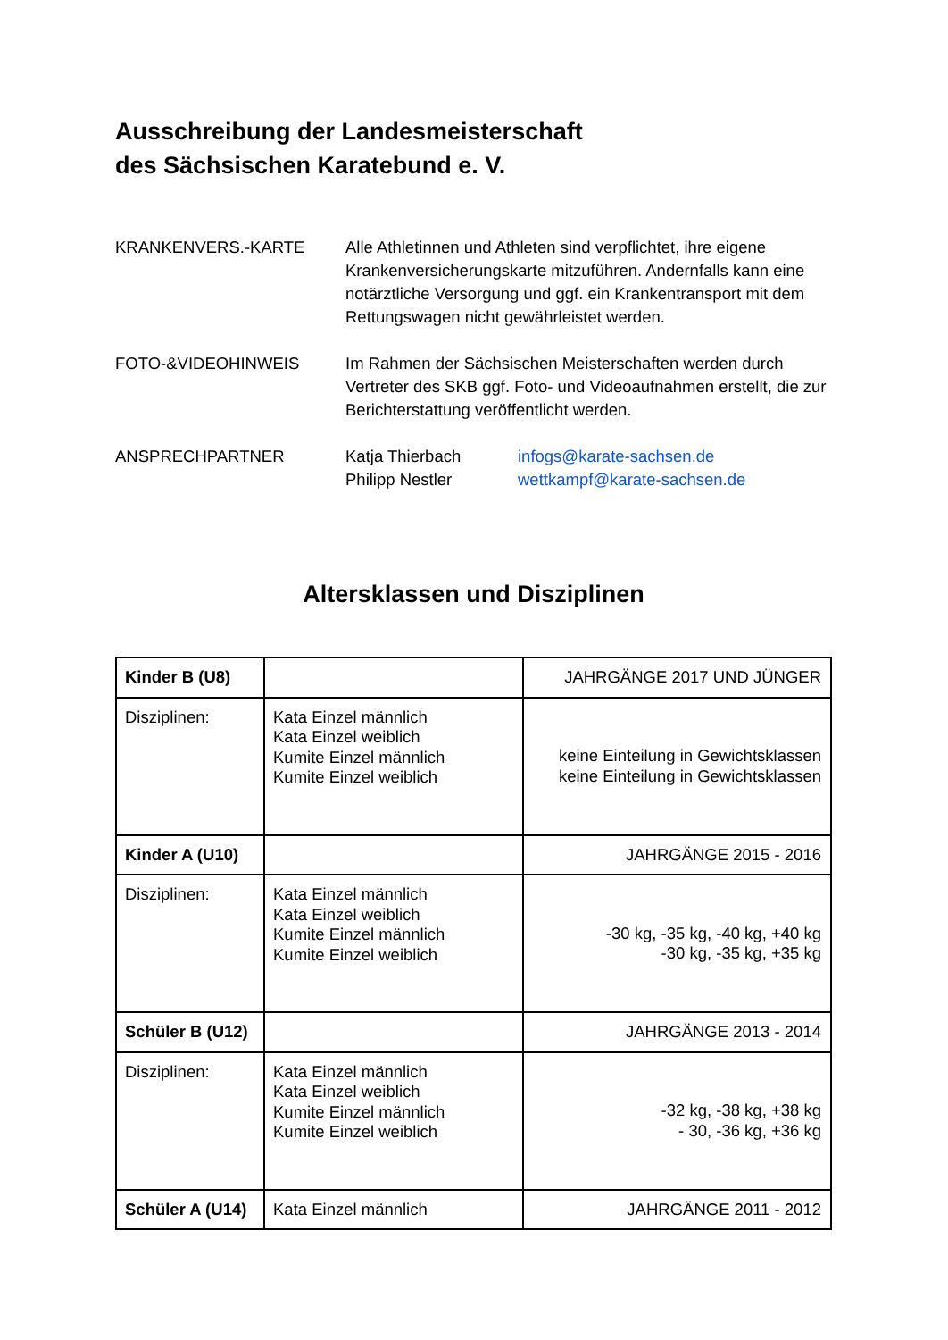Ausschreibung der Landesmeisterschaft
des Sächsischen Karatebund e. V.
KRANKENVERS.-KARTE Alle Athletinnen und Athleten sind verpflichtet, ihre eigene Krankenversicherungskarte mitzuführen. Andernfalls kann eine notärztliche Versorgung und ggf. ein Krankentransport mit dem Rettungswagen nicht gewährleistet werden.
FOTO-&VIDEOHINWEIS Im Rahmen der Sächsischen Meisterschaften werden durch Vertreter des SKB ggf. Foto- und Videoaufnahmen erstellt, die zur Berichterstattung veröffentlicht werden.
ANSPRECHPARTNER Katja Thierbach infogs@karate-sachsen.de
Philipp Nestler wettkampf@karate-sachsen.de
Altersklassen und Disziplinen
| Kinder B (U8) | | JAHRGÄNGE 2017 UND JÜNGER |
| Disziplinen: | Kata Einzel männlich Kata Einzel weiblich Kumite Einzel männlich Kumite Einzel weiblich | keine Einteilung in Gewichtsklassen keine Einteilung in Gewichtsklassen |
| Kinder A (U10) | | JAHRGÄNGE 2015 - 2016 |
| Disziplinen: | Kata Einzel männlich Kata Einzel weiblich Kumite Einzel männlich Kumite Einzel weiblich | -30 kg, -35 kg, -40 kg, +40 kg -30 kg, -35 kg, +35 kg |
| Schüler B (U12) | | JAHRGÄNGE 2013 - 2014 |
| Disziplinen: | Kata Einzel männlich Kata Einzel weiblich Kumite Einzel männlich Kumite Einzel weiblich | -32 kg, -38 kg, +38 kg - 30, -36 kg, +36 kg |
| Schüler A (U14) | Kata Einzel männlich | JAHRGÄNGE 2011 - 2012 |